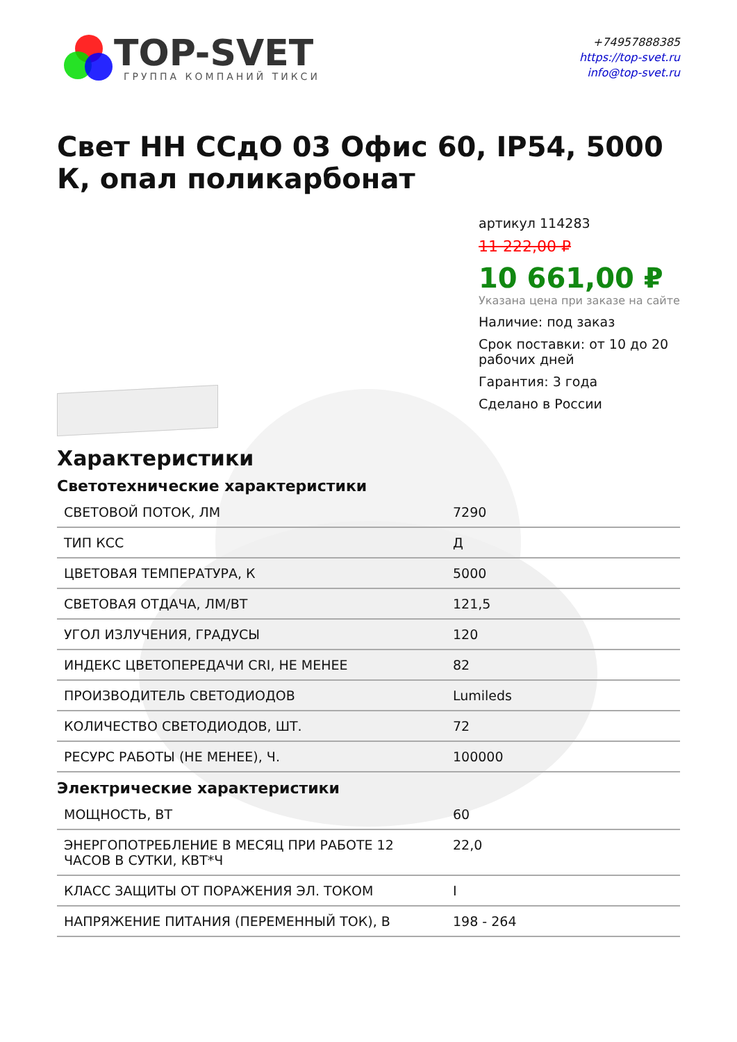TOP-SVET
ГРУППА КОМПАНИЙ ТИКСИ
+74957888385
https://top-svet.ru
info@top-svet.ru
Свет НН ССдО 03 Офис 60, IP54, 5000 К, опал поликарбонат
артикул 114283
11 222,00 ₽
10 661,00 ₽
Указана цена при заказе на сайте
Наличие: под заказ
Срок поставки: от 10 до 20 рабочих дней
Гарантия: 3 года
Сделано в России
Характеристики
Светотехнические характеристики
| СВЕТОВОЙ ПОТОК, ЛМ | 7290 |
| ТИП КСС | Д |
| ЦВЕТОВАЯ ТЕМПЕРАТУРА, К | 5000 |
| СВЕТОВАЯ ОТДАЧА, ЛМ/ВТ | 121,5 |
| УГОЛ ИЗЛУЧЕНИЯ, ГРАДУСЫ | 120 |
| ИНДЕКС ЦВЕТОПЕРЕДАЧИ CRI, НЕ МЕНЕЕ | 82 |
| ПРОИЗВОДИТЕЛЬ СВЕТОДИОДОВ | Lumileds |
| КОЛИЧЕСТВО СВЕТОДИОДОВ, ШТ. | 72 |
| РЕСУРС РАБОТЫ (НЕ МЕНЕЕ), Ч. | 100000 |
Электрические характеристики
| МОЩНОСТЬ, ВТ | 60 |
| ЭНЕРГОПОТРЕБЛЕНИЕ В МЕСЯЦ ПРИ РАБОТЕ 12 ЧАСОВ В СУТКИ, КВТ*Ч | 22,0 |
| КЛАСС ЗАЩИТЫ ОТ ПОРАЖЕНИЯ ЭЛ. ТОКОМ | I |
| НАПРЯЖЕНИЕ ПИТАНИЯ (ПЕРЕМЕННЫЙ ТОК), В | 198 - 264 |